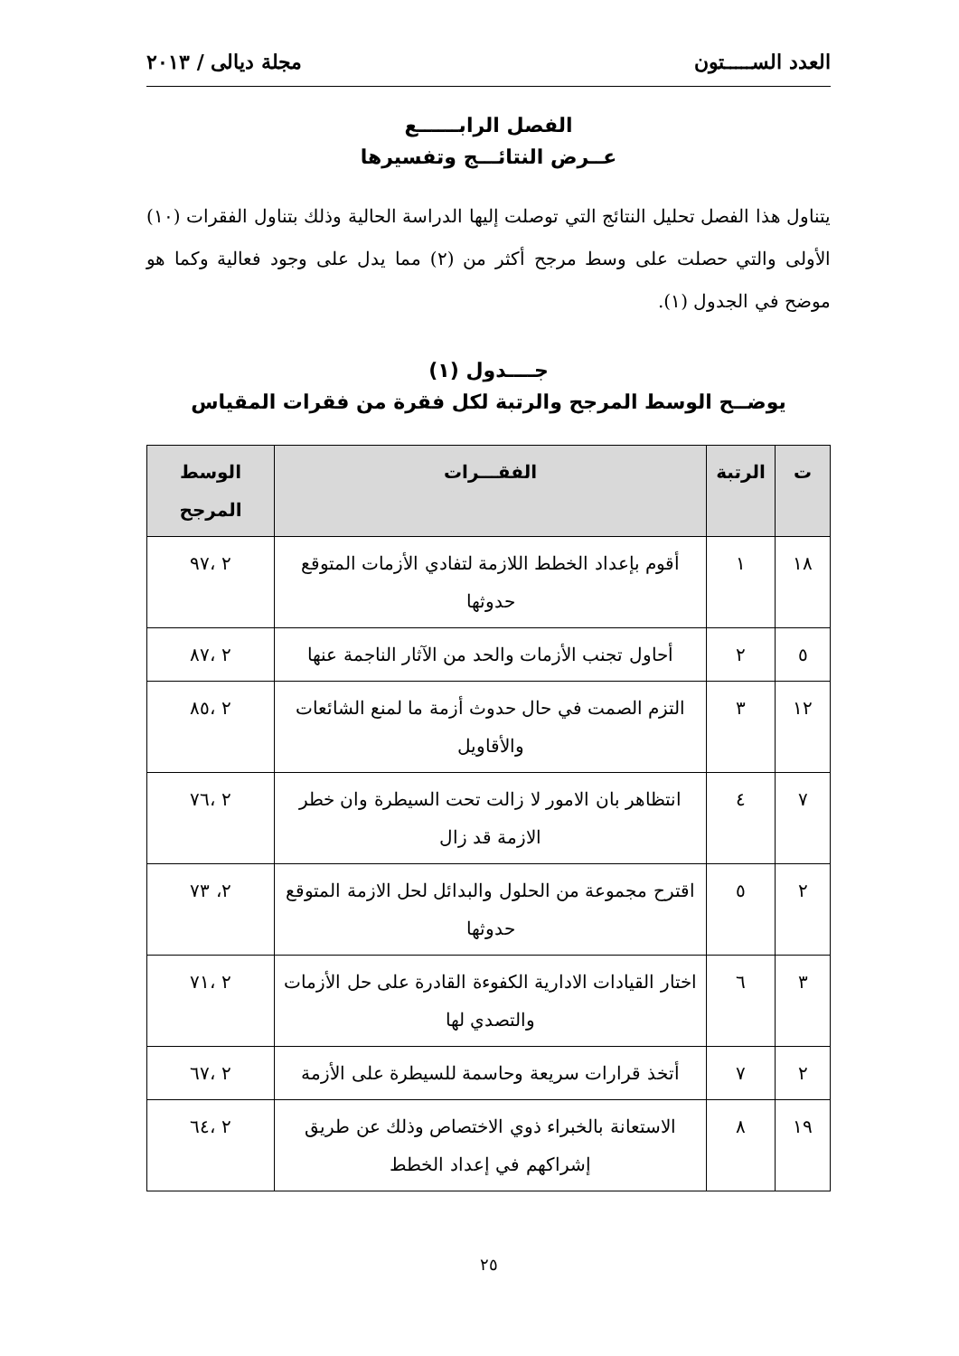العدد الســـــتون مجلة ديالى / ٢٠١٣
الفصل الرابــــــع
عــرض النتائـــج وتفسيرها
يتناول هذا الفصل تحليل النتائج التي توصلت إليها الدراسة الحالية وذلك بتناول الفقرات (١٠) الأولى والتي حصلت على وسط مرجح أكثر من (٢) مما يدل على وجود فعالية وكما هو موضح في الجدول (١).
جــــدول (١)
يوضــح الوسط المرجح والرتبة لكل فقرة من فقرات المقياس
| ت | الرتبة | الفقـــرات | الوسط المرجح |
| --- | --- | --- | --- |
| ١٨ | ١ | أقوم بإعداد الخطط اللازمة لتفادي الأزمات المتوقع حدوثها | ٢ ،٩٧ |
| ٥ | ٢ | أحاول تجنب الأزمات والحد من الآثار الناجمة عنها | ٢ ،٨٧ |
| ١٢ | ٣ | التزم الصمت في حال حدوث أزمة ما لمنع الشائعات والأقاويل | ٢ ،٨٥ |
| ٧ | ٤ | انتظاهر بان الامور لا زالت تحت السيطرة وان خطر الازمة قد زال | ٢ ،٧٦ |
| ٢ | ٥ | اقترح مجموعة من الحلول والبدائل لحل الازمة المتوقع حدوثها | ٢، ٧٣ |
| ٣ | ٦ | اختار القيادات الادارية الكفوءة القادرة على حل الأزمات والتصدي لها | ٢ ،٧١ |
| ٢ | ٧ | أتخذ قرارات سريعة وحاسمة للسيطرة على الأزمة | ٢ ،٦٧ |
| ١٩ | ٨ | الاستعانة بالخبراء ذوي الاختصاص وذلك عن طريق إشراكهم في إعداد الخطط | ٢ ،٦٤ |
٢٥